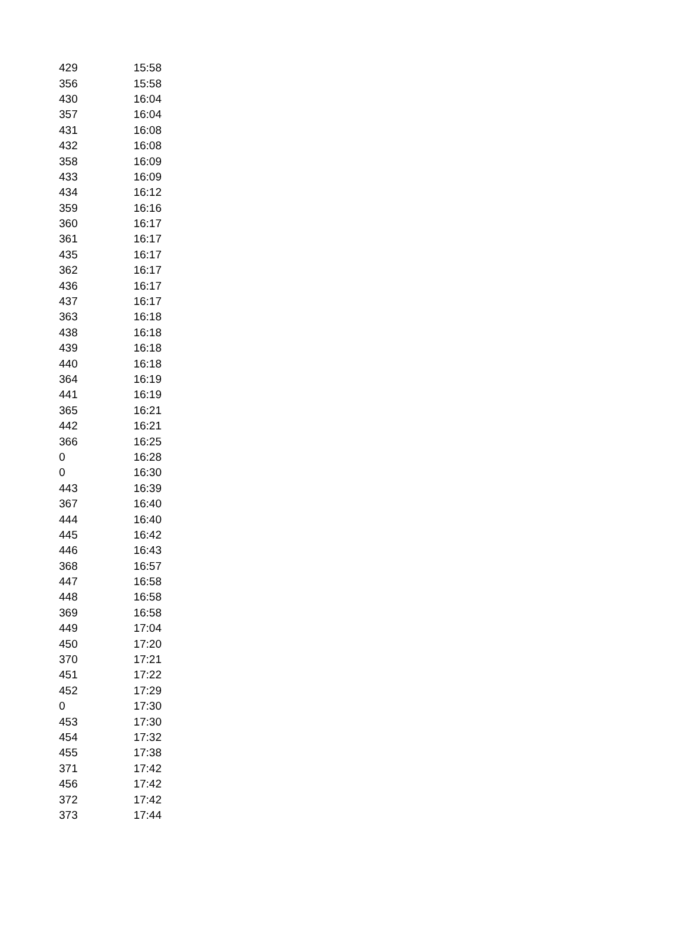| 429 | 15:58 |
| 356 | 15:58 |
| 430 | 16:04 |
| 357 | 16:04 |
| 431 | 16:08 |
| 432 | 16:08 |
| 358 | 16:09 |
| 433 | 16:09 |
| 434 | 16:12 |
| 359 | 16:16 |
| 360 | 16:17 |
| 361 | 16:17 |
| 435 | 16:17 |
| 362 | 16:17 |
| 436 | 16:17 |
| 437 | 16:17 |
| 363 | 16:18 |
| 438 | 16:18 |
| 439 | 16:18 |
| 440 | 16:18 |
| 364 | 16:19 |
| 441 | 16:19 |
| 365 | 16:21 |
| 442 | 16:21 |
| 366 | 16:25 |
| 0 | 16:28 |
| 0 | 16:30 |
| 443 | 16:39 |
| 367 | 16:40 |
| 444 | 16:40 |
| 445 | 16:42 |
| 446 | 16:43 |
| 368 | 16:57 |
| 447 | 16:58 |
| 448 | 16:58 |
| 369 | 16:58 |
| 449 | 17:04 |
| 450 | 17:20 |
| 370 | 17:21 |
| 451 | 17:22 |
| 452 | 17:29 |
| 0 | 17:30 |
| 453 | 17:30 |
| 454 | 17:32 |
| 455 | 17:38 |
| 371 | 17:42 |
| 456 | 17:42 |
| 372 | 17:42 |
| 373 | 17:44 |